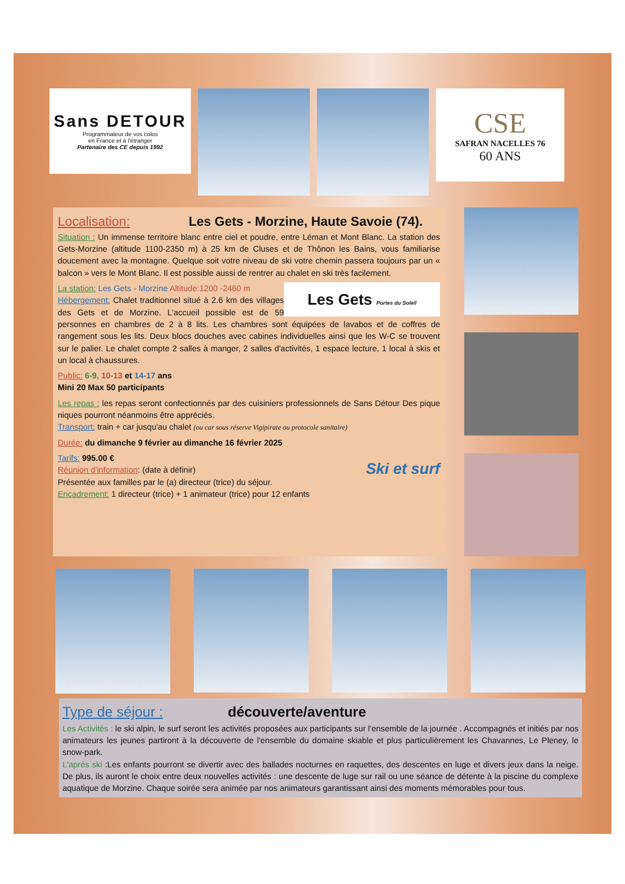Sans DETOUR
Programmateur de vos colos
en France et à l'étranger
Partenaire des CE depuis 1992
CSE
SAFRAN NACELLES 76
60 ANS
Localisation: Les Gets - Morzine, Haute Savoie (74).
Situation : Un immense territoire blanc entre ciel et poudre, entre Léman et Mont Blanc. La station des Gets-Morzine (altitude 1100-2350 m) à 25 km de Cluses et de Thônon les Bains, vous familiarise doucement avec la montagne. Quelque soit votre niveau de ski votre chemin passera toujours par un « balcon » vers le Mont Blanc. Il est possible aussi de rentrer au chalet en ski très facilement.
Les Gets Portes du Soleil
La station: Les Gets - Morzine Altitude:1200 -2460 m
Hébergement: Chalet traditionnel situé à 2.6 km des villages des Gets et de Morzine. L'accueil possible est de 59 personnes en chambres de 2 à 8 lits. Les chambres sont équipées de lavabos et de coffres de rangement sous les lits. Deux blocs douches avec cabines individuelles ainsi que les W-C se trouvent sur le palier. Le chalet compte 2 salles à manger, 2 salles d'activités, 1 espace lecture, 1 local à skis et un local à chaussures.
Public: 6-9, 10-13 et 14-17 ans
Mini 20 Max 50 participants
Les repas : les repas seront confectionnés par des cuisiniers professionnels de Sans Détour Des pique niques pourront néanmoins être appréciés.
Transport: train + car jusqu'au chalet (ou car sous réserve Vigipirate ou protocole sanitaire)
Durée: du dimanche 9 février au dimanche 16 février 2025
Ski et surf
Tarifs: 995.00 €
Réunion d'information: (date à définir)
Présentée aux familles par le (a) directeur (trice) du séjour.
Encadrement: 1 directeur (trice) + 1 animateur (trice) pour 12 enfants
Type de séjour : découverte/aventure
Les Activités : le ski alpin, le surf seront les activités proposées aux participants sur l'ensemble de la journée . Accompagnés et initiés par nos animateurs les jeunes partiront à la découverte de l'ensemble du domaine skiable et plus particulièrement les Chavannes, Le Pleney, le snow-park.
L'après ski :Les enfants pourront se divertir avec des ballades nocturnes en raquettes, des descentes en luge et divers jeux dans la neige. De plus, ils auront le choix entre deux nouvelles activités : une descente de luge sur rail ou une séance de détente à la piscine du complexe aquatique de Morzine. Chaque soirée sera animée par nos animateurs garantissant ainsi des moments mémorables pour tous.